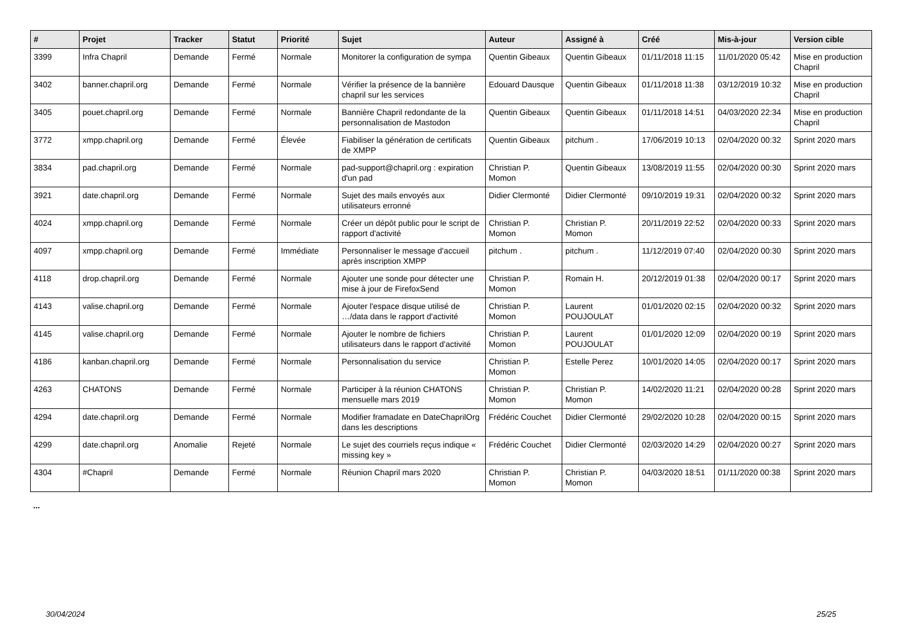| # | Projet | Tracker | Statut | Priorité | Sujet | Auteur | Assigné à | Créé | Mis-à-jour | Version cible |
| --- | --- | --- | --- | --- | --- | --- | --- | --- | --- | --- |
| 3399 | Infra Chapril | Demande | Fermé | Normale | Monitorer la configuration de sympa | Quentin Gibeaux | Quentin Gibeaux | 01/11/2018 11:15 | 11/01/2020 05:42 | Mise en production Chapril |
| 3402 | banner.chapril.org | Demande | Fermé | Normale | Vérifier la présence de la bannière chapril sur les services | Edouard Dausque | Quentin Gibeaux | 01/11/2018 11:38 | 03/12/2019 10:32 | Mise en production Chapril |
| 3405 | pouet.chapril.org | Demande | Fermé | Normale | Bannière Chapril redondante de la personnalisation de Mastodon | Quentin Gibeaux | Quentin Gibeaux | 01/11/2018 14:51 | 04/03/2020 22:34 | Mise en production Chapril |
| 3772 | xmpp.chapril.org | Demande | Fermé | Élevée | Fiabiliser la génération de certificats de XMPP | Quentin Gibeaux | pitchum . | 17/06/2019 10:13 | 02/04/2020 00:32 | Sprint 2020 mars |
| 3834 | pad.chapril.org | Demande | Fermé | Normale | pad-support@chapril.org : expiration d'un pad | Christian P. Momon | Quentin Gibeaux | 13/08/2019 11:55 | 02/04/2020 00:30 | Sprint 2020 mars |
| 3921 | date.chapril.org | Demande | Fermé | Normale | Sujet des mails envoyés aux utilisateurs erronné | Didier Clermonté | Didier Clermonté | 09/10/2019 19:31 | 02/04/2020 00:32 | Sprint 2020 mars |
| 4024 | xmpp.chapril.org | Demande | Fermé | Normale | Créer un dépôt public pour le script de rapport d'activité | Christian P. Momon | Christian P. Momon | 20/11/2019 22:52 | 02/04/2020 00:33 | Sprint 2020 mars |
| 4097 | xmpp.chapril.org | Demande | Fermé | Immédiate | Personnaliser le message d'accueil après inscription XMPP | pitchum . | pitchum . | 11/12/2019 07:40 | 02/04/2020 00:30 | Sprint 2020 mars |
| 4118 | drop.chapril.org | Demande | Fermé | Normale | Ajouter une sonde pour détecter une mise à jour de FirefoxSend | Christian P. Momon | Romain H. | 20/12/2019 01:38 | 02/04/2020 00:17 | Sprint 2020 mars |
| 4143 | valise.chapril.org | Demande | Fermé | Normale | Ajouter l'espace disque utilisé de …/data dans le rapport d'activité | Christian P. Momon | Laurent POUJOULAT | 01/01/2020 02:15 | 02/04/2020 00:32 | Sprint 2020 mars |
| 4145 | valise.chapril.org | Demande | Fermé | Normale | Ajouter le nombre de fichiers utilisateurs dans le rapport d'activité | Christian P. Momon | Laurent POUJOULAT | 01/01/2020 12:09 | 02/04/2020 00:19 | Sprint 2020 mars |
| 4186 | kanban.chapril.org | Demande | Fermé | Normale | Personnalisation du service | Christian P. Momon | Estelle Perez | 10/01/2020 14:05 | 02/04/2020 00:17 | Sprint 2020 mars |
| 4263 | CHATONS | Demande | Fermé | Normale | Participer à la réunion CHATONS mensuelle mars 2019 | Christian P. Momon | Christian P. Momon | 14/02/2020 11:21 | 02/04/2020 00:28 | Sprint 2020 mars |
| 4294 | date.chapril.org | Demande | Fermé | Normale | Modifier framadate en DateChaprilOrg dans les descriptions | Frédéric Couchet | Didier Clermonté | 29/02/2020 10:28 | 02/04/2020 00:15 | Sprint 2020 mars |
| 4299 | date.chapril.org | Anomalie | Rejeté | Normale | Le sujet des courriels reçus indique « missing key » | Frédéric Couchet | Didier Clermonté | 02/03/2020 14:29 | 02/04/2020 00:27 | Sprint 2020 mars |
| 4304 | #Chapril | Demande | Fermé | Normale | Réunion Chapril mars 2020 | Christian P. Momon | Christian P. Momon | 04/03/2020 18:51 | 01/11/2020 00:38 | Sprint 2020 mars |
...
30/04/2024 25/25